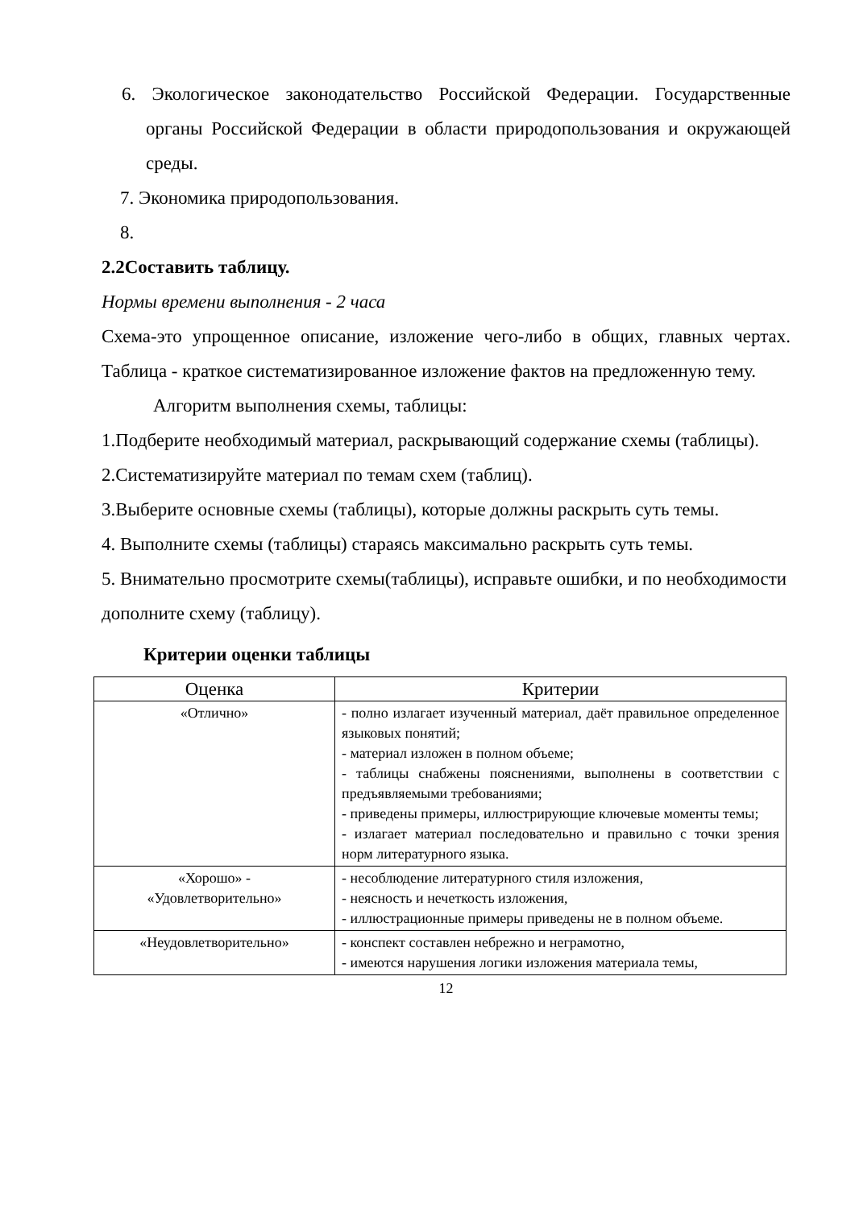6. Экологическое законодательство Российской Федерации. Государственные органы Российской Федерации в области природопользования и окружающей среды.
7. Экономика природопользования.
8.
2.2Составить таблицу.
Нормы времени выполнения - 2 часа
Схема-это упрощенное описание, изложение чего-либо в общих, главных чертах. Таблица - краткое систематизированное изложение фактов на предложенную тему.
Алгоритм выполнения схемы, таблицы:
1.Подберите необходимый материал, раскрывающий содержание схемы (таблицы).
2.Систематизируйте материал по темам схем (таблиц).
3.Выберите основные схемы (таблицы), которые должны раскрыть суть темы.
4. Выполните схемы (таблицы) стараясь максимально раскрыть суть темы.
5. Внимательно просмотрите схемы(таблицы), исправьте ошибки, и по необходимости дополните схему (таблицу).
Критерии оценки таблицы
| Оценка | Критерии |
| --- | --- |
| «Отлично» | - полно излагает изученный материал, даёт правильное определенное языковых понятий; - материал изложен в полном объеме; - таблицы снабжены пояснениями, выполнены в соответствии с предъявляемыми требованиями; - приведены примеры, иллюстрирующие ключевые моменты темы; - излагает материал последовательно и правильно с точки зрения норм литературного языка. |
| «Хорошо» - «Удовлетворительно» | - несоблюдение литературного стиля изложения, - неясность и нечеткость изложения, - иллюстрационные примеры приведены не в полном объеме. |
| «Неудовлетворительно» | - конспект составлен небрежно и неграмотно, - имеются нарушения логики изложения материала темы, |
12